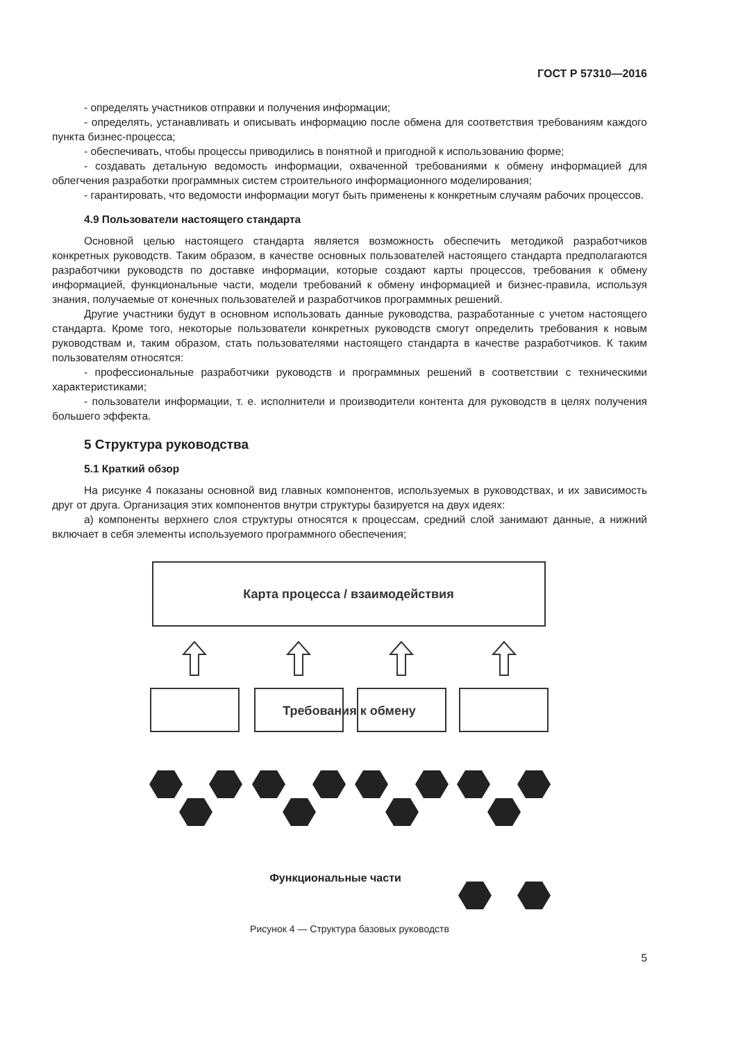ГОСТ Р 57310—2016
- определять участников отправки и получения информации;
- определять, устанавливать и описывать информацию после обмена для соответствия требованиям каждого пункта бизнес-процесса;
- обеспечивать, чтобы процессы приводились в понятной и пригодной к использованию форме;
- создавать детальную ведомость информации, охваченной требованиями к обмену информацией для облегчения разработки программных систем строительного информационного моделирования;
- гарантировать, что ведомости информации могут быть применены к конкретным случаям рабочих процессов.
4.9 Пользователи настоящего стандарта
Основной целью настоящего стандарта является возможность обеспечить методикой разработчиков конкретных руководств. Таким образом, в качестве основных пользователей настоящего стандарта предполагаются разработчики руководств по доставке информации, которые создают карты процессов, требования к обмену информацией, функциональные части, модели требований к обмену информацией и бизнес-правила, используя знания, получаемые от конечных пользователей и разработчиков программных решений.
Другие участники будут в основном использовать данные руководства, разработанные с учетом настоящего стандарта. Кроме того, некоторые пользователи конкретных руководств смогут определить требования к новым руководствам и, таким образом, стать пользователями настоящего стандарта в качестве разработчиков. К таким пользователям относятся:
- профессиональные разработчики руководств и программных решений в соответствии с техническими характеристиками;
- пользователи информации, т. е. исполнители и производители контента для руководств в целях получения большего эффекта.
5 Структура руководства
5.1 Краткий обзор
На рисунке 4 показаны основной вид главных компонентов, используемых в руководствах, и их зависимость друг от друга. Организация этих компонентов внутри структуры базируется на двух идеях:
а) компоненты верхнего слоя структуры относятся к процессам, средний слой занимают данные, а нижний включает в себя элементы используемого программного обеспечения;
Карта процесса / взаимодействия
Требования к обмену
Функциональные части
Рисунок 4 — Структура базовых руководств
5